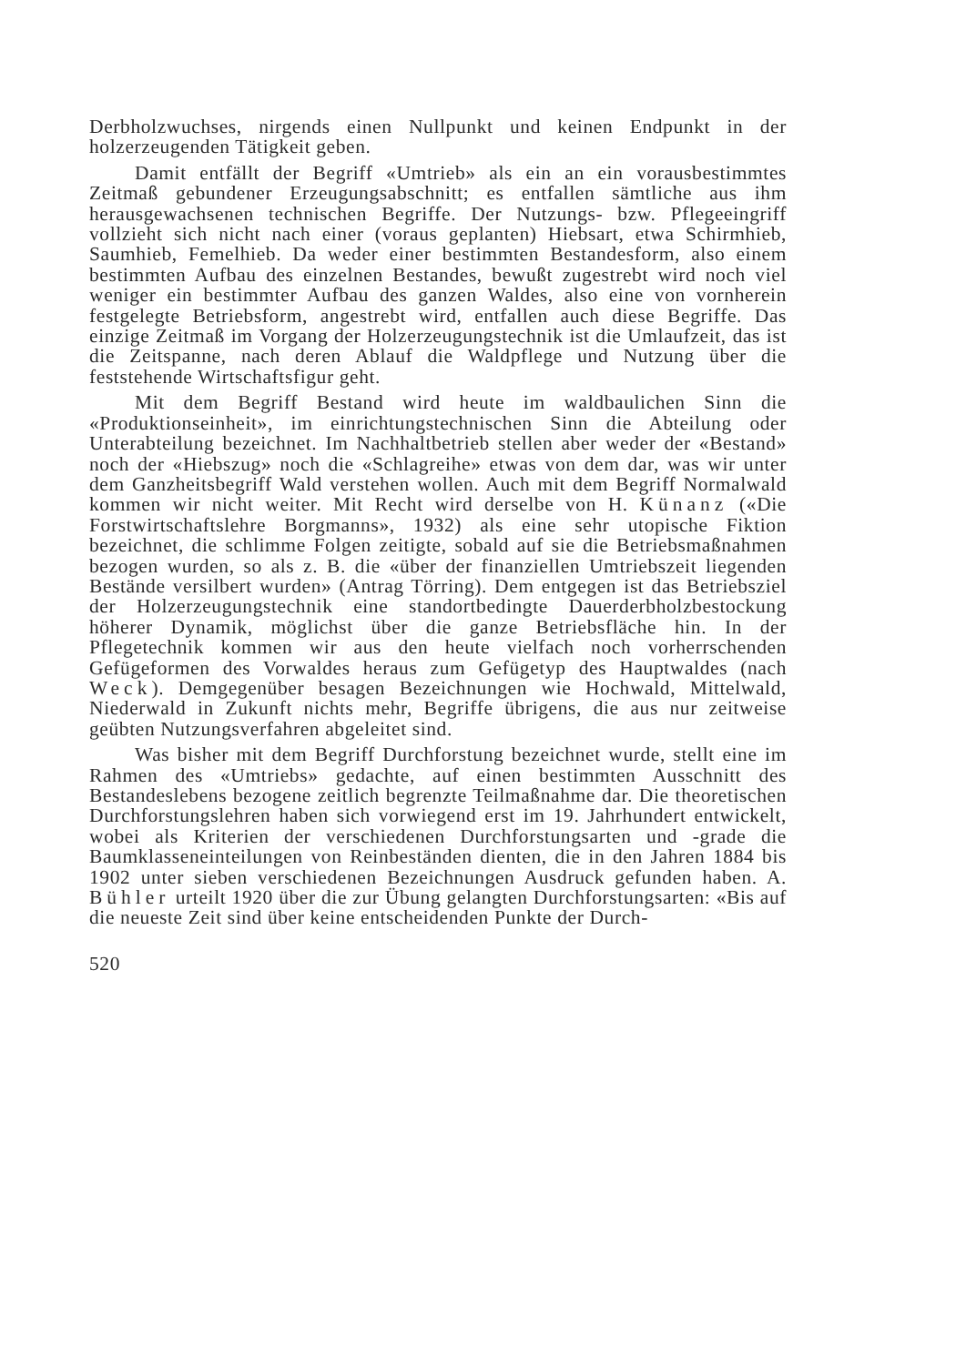Derbholzwuchses, nirgends einen Nullpunkt und keinen Endpunkt in der holzerzeugenden Tätigkeit geben.
Damit entfällt der Begriff «Umtrieb» als ein an ein vorausbestimmtes Zeitmaß gebundener Erzeugungsabschnitt; es entfallen sämtliche aus ihm herausgewachsenen technischen Begriffe. Der Nutzungs- bzw. Pflegeeingriff vollzieht sich nicht nach einer (voraus geplanten) Hiebsart, etwa Schirmhieb, Saumhieb, Femelhieb. Da weder einer bestimmten Bestandesform, also einem bestimmten Aufbau des einzelnen Bestandes, bewußt zugestrebt wird noch viel weniger ein bestimmter Aufbau des ganzen Waldes, also eine von vornherein festgelegte Betriebsform, angestrebt wird, entfallen auch diese Begriffe. Das einzige Zeitmaß im Vorgang der Holzerzeugungstechnik ist die Umlaufzeit, das ist die Zeitspanne, nach deren Ablauf die Waldpflege und Nutzung über die feststehende Wirtschaftsfigur geht.
Mit dem Begriff Bestand wird heute im waldbaulichen Sinn die «Produktionseinheit», im einrichtungstechnischen Sinn die Abteilung oder Unterabteilung bezeichnet. Im Nachhaltbetrieb stellen aber weder der «Bestand» noch der «Hiebszug» noch die «Schlagreihe» etwas von dem dar, was wir unter dem Ganzheitsbegriff Wald verstehen wollen. Auch mit dem Begriff Normalwald kommen wir nicht weiter. Mit Recht wird derselbe von H. Künanz («Die Forstwirtschaftslehre Borgmanns», 1932) als eine sehr utopische Fiktion bezeichnet, die schlimme Folgen zeitigte, sobald auf sie die Betriebsmaßnahmen bezogen wurden, so als z. B. die «über der finanziellen Umtriebszeit liegenden Bestände versilbert wurden» (Antrag Törring). Dem entgegen ist das Betriebsziel der Holzerzeugungstechnik eine standortbedingte Dauerderbholzbestockung höherer Dynamik, möglichst über die ganze Betriebsfläche hin. In der Pflegetechnik kommen wir aus den heute vielfach noch vorherrschenden Gefügeformen des Vorwaldes heraus zum Gefügetyp des Hauptwaldes (nach Weck). Demgegenüber besagen Bezeichnungen wie Hochwald, Mittelwald, Niederwald in Zukunft nichts mehr, Begriffe übrigens, die aus nur zeitweise geübten Nutzungsverfahren abgeleitet sind.
Was bisher mit dem Begriff Durchforstung bezeichnet wurde, stellt eine im Rahmen des «Umtriebs» gedachte, auf einen bestimmten Ausschnitt des Bestandeslebens bezogene zeitlich begrenzte Teilmaßnahme dar. Die theoretischen Durchforstungslehren haben sich vorwiegend erst im 19. Jahrhundert entwickelt, wobei als Kriterien der verschiedenen Durchforstungsarten und -grade die Baumklasseneinteilungen von Reinbeständen dienten, die in den Jahren 1884 bis 1902 unter sieben verschiedenen Bezeichnungen Ausdruck gefunden haben. A. Bühler urteilt 1920 über die zur Übung gelangten Durchforstungsarten: «Bis auf die neueste Zeit sind über keine entscheidenden Punkte der Durch-
520